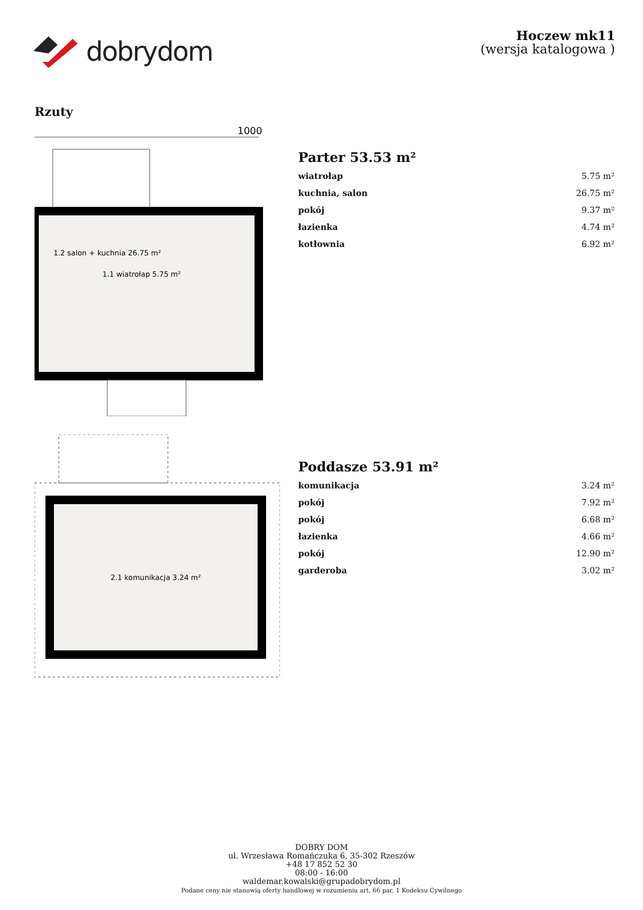dobrydom
Hoczew mk11
(wersja katalogowa )
Rzuty
1000
1.1 wiatrołap 5.75 m²
1.2 salon + kuchnia 26.75 m²
Parter 53.53 m²
| wiatrołap | 5.75 m² |
| kuchnia, salon | 26.75 m² |
| pokój | 9.37 m² |
| łazienka | 4.74 m² |
| kotłownia | 6.92 m² |
2.1 komunikacja 3.24 m²
Poddasze 53.91 m²
| komunikacja | 3.24 m² |
| pokój | 7.92 m² |
| pokój | 6.68 m² |
| łazienka | 4.66 m² |
| pokój | 12.90 m² |
| garderoba | 3.02 m² |
DOBRY DOM
ul. Wrzesława Romańczuka 6, 35-302 Rzeszów
+48 17 852 52 30
08:00 - 16:00
waldemar.kowalski@grupadobrydom.pl
Podane ceny nie stanowią oferty handlowej w rozumieniu art. 66 par. 1 Kodeksu Cywilnego